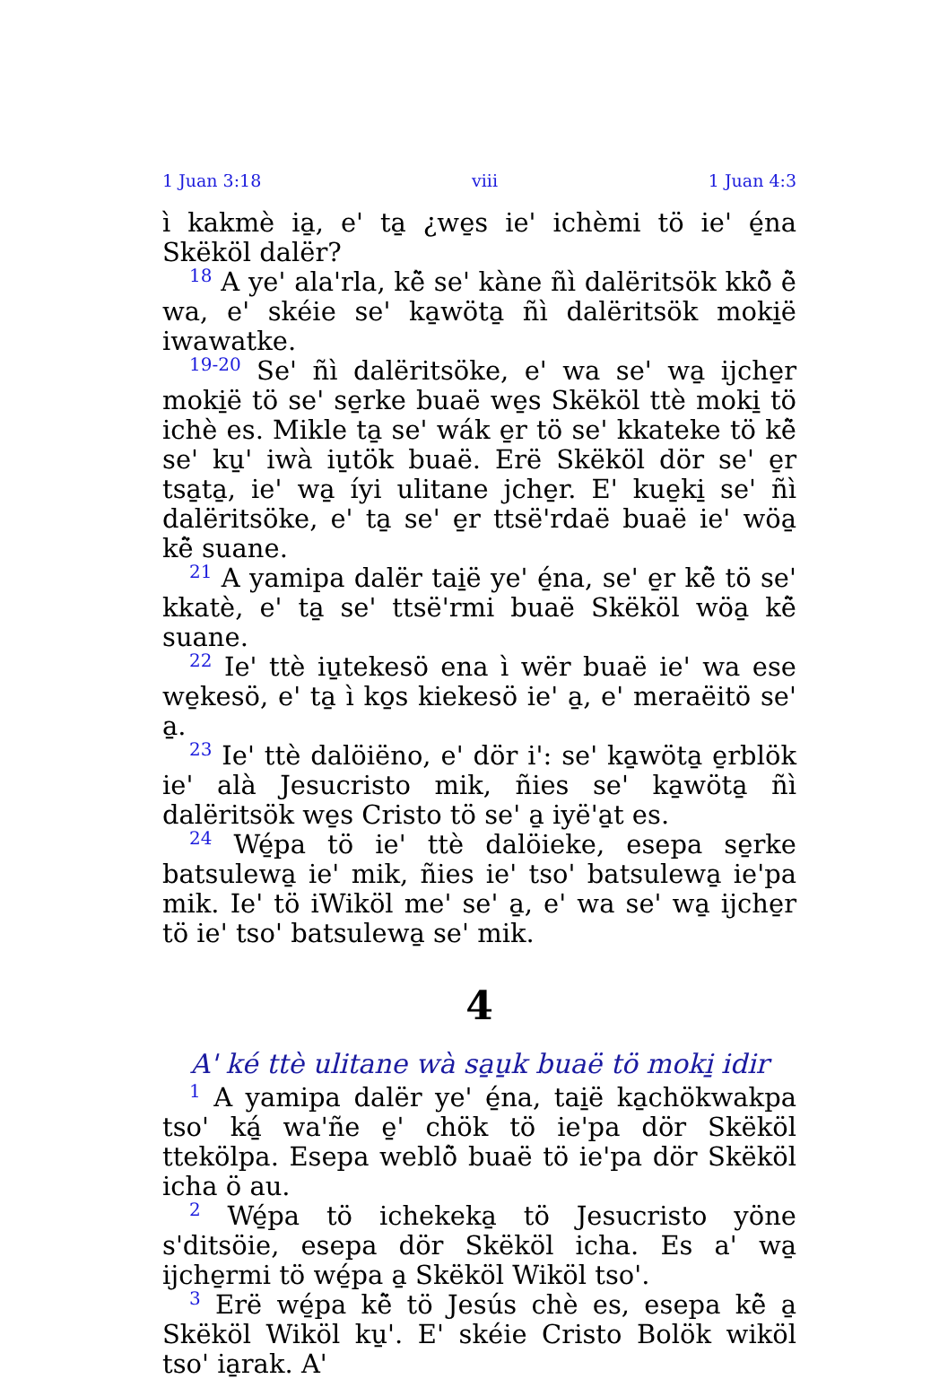1 Juan 3:18 viii 1 Juan 4:3
ì kakmè ia̱, e' ta̱ ¿we̱s ie' ichèmi tö ie' é̱na Skëköl dalër?
<sup>18</sup> A ye' ala'rla, kë̀ se' kàne ñì dalëritsök kkö̀ ë̀ wa, e' skéie se' ka̱wöta̱ ñì dalëritsök moki̱ë iwawatke.
<sup>19-20</sup> Se' ñì dalëritsöke, e' wa se' wa̱ ijche̱r moki̱ë tö se' se̱rke buaë we̱s Skëköl ttè moki̱ tö ichè es. Mikle ta̱ se' wák e̱r tö se' kkateke tö kë̀ se' ku̱' iwà iu̱tök buaë. Erë Skëköl dör se' e̱r tsa̱ta̱, ie' wa̱ íyi ulitane jche̱r. E' kue̱ki̱ se' ñì dalëritsöke, e' ta̱ se' e̱r ttsë'rdaë buaë ie' wöa̱ kë̀ suane.
<sup>21</sup> A yamipa dalër tai̱ë ye' é̱na, se' e̱r kë̀ tö se' kkatè, e' ta̱ se' ttsë'rmi buaë Skëköl wöa̱ kë̀ suane.
<sup>22</sup> Ie' ttè iu̱tekesö ena ì wër buaë ie' wa ese we̱kesö, e' ta̱ ì ko̱s kiekesö ie' a̱, e' meraëitö se' a̱.
<sup>23</sup> Ie' ttè dalöiëno, e' dör i': se' ka̱wöta̱ e̱rblök ie' alà Jesucristo mik, ñies se' ka̱wöta̱ ñì dalëritsök we̱s Cristo tö se' a̱ iyë'a̱t es.
<sup>24</sup> Wé̱pa tö ie' ttè dalöieke, esepa se̱rke batsulewa̱ ie' mik, ñies ie' tso' batsulewa̱ ie'pa mik. Ie' tö iWiköl me' se' a̱, e' wa se' wa̱ ijche̱r tö ie' tso' batsulewa̱ se' mik.
4
A' ké ttè ulitane wà sa̱u̱k buaë tö moki̱ idir
<sup>1</sup> A yamipa dalër ye' é̱na, tai̱ë ka̱chökwakpa tso' ká̱ wa'ñe e̱' chök tö ie'pa dör Skëköl ttekölpa. Esepa weblö̀ buaë tö ie'pa dör Skëköl icha ö au.
<sup>2</sup> Wé̱pa tö ichekeka̱ tö Jesucristo yöne s'ditsöie, esepa dör Skëköl icha. Es a' wa̱ ijche̱rmi tö wé̱pa a̱ Skëköl Wiköl tso'.
<sup>3</sup> Erë wé̱pa kë̀ tö Jesús chè es, esepa kë̀ a̱ Skëköl Wiköl ku̱'. E' skéie Cristo Bolök wiköl tso' ia̱rak. A'